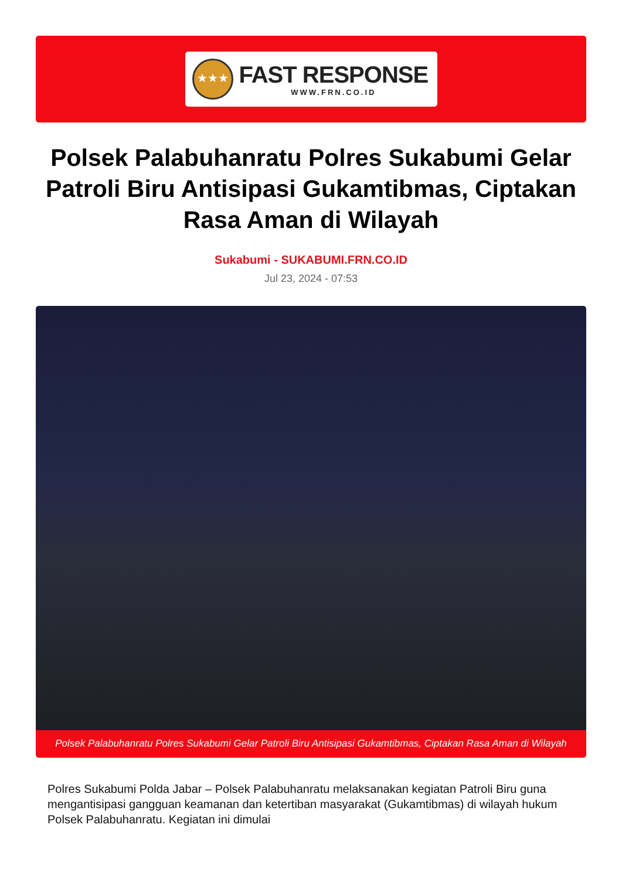★★★
FAST RESPONSE
WWW.FRN.CO.ID
Polsek Palabuhanratu Polres Sukabumi Gelar Patroli Biru Antisipasi Gukamtibmas, Ciptakan Rasa Aman di Wilayah
Sukabumi - SUKABUMI.FRN.CO.ID
Jul 23, 2024 - 07:53
Polsek Palabuhanratu Polres Sukabumi Gelar Patroli Biru Antisipasi Gukamtibmas, Ciptakan Rasa Aman di Wilayah
Polres Sukabumi Polda Jabar – Polsek Palabuhanratu melaksanakan kegiatan Patroli Biru guna mengantisipasi gangguan keamanan dan ketertiban masyarakat (Gukamtibmas) di wilayah hukum Polsek Palabuhanratu. Kegiatan ini dimulai